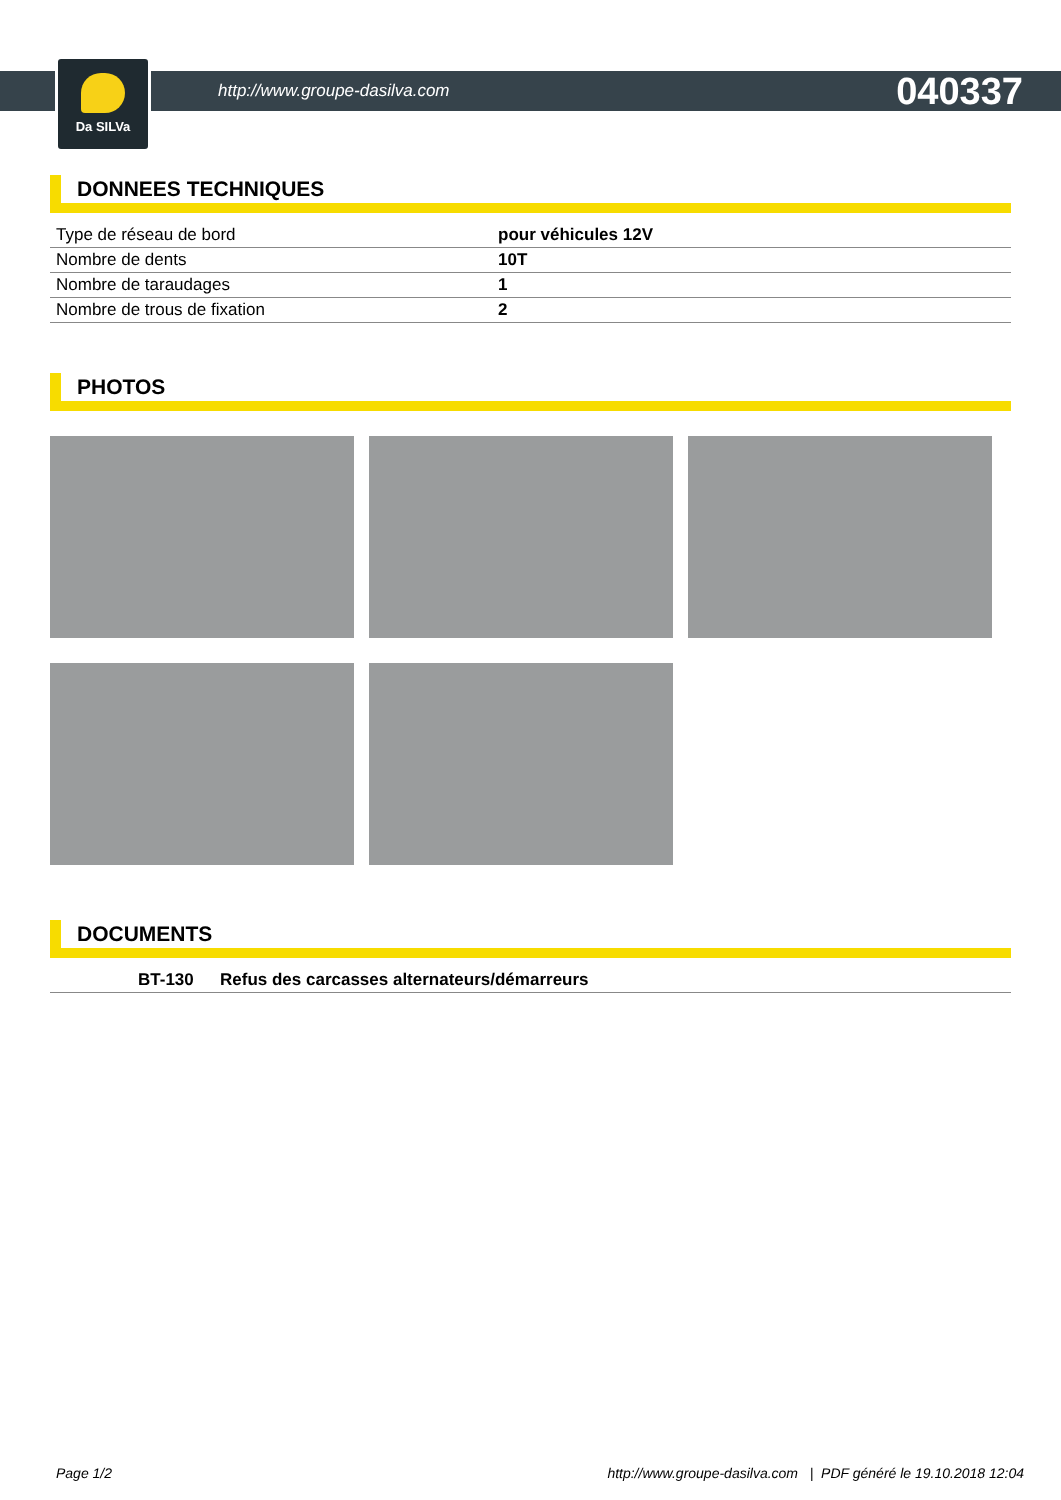Da SILVa
http://www.groupe-dasilva.com 040337
DONNEES TECHNIQUES
| Type de réseau de bord | pour véhicules 12V |
| Nombre de dents | 10T |
| Nombre de taraudages | 1 |
| Nombre de trous de fixation | 2 |
PHOTOS
DOCUMENTS
| | BT-130 | Refus des carcasses alternateurs/démarreurs |
Page 1/2 http://www.groupe-dasilva.com | PDF généré le 19.10.2018 12:04